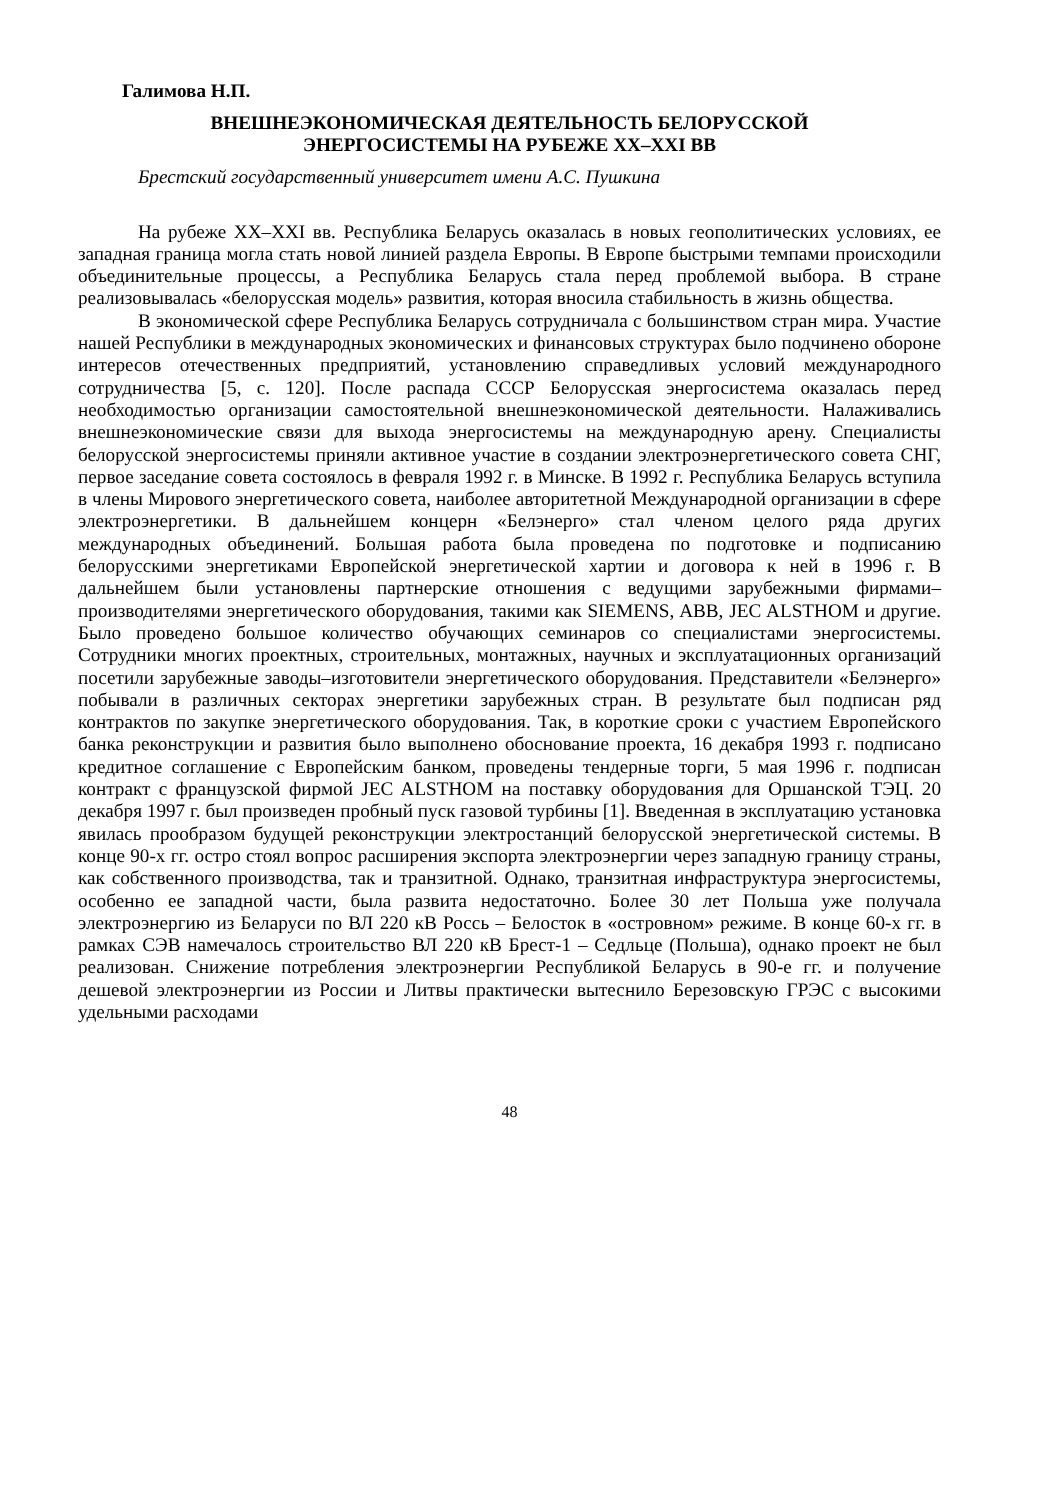Галимова Н.П.
ВНЕШНЕЭКОНОМИЧЕСКАЯ ДЕЯТЕЛЬНОСТЬ БЕЛОРУССКОЙ
ЭНЕРГОСИСТЕМЫ НА РУБЕЖЕ XX–XXI ВВ
Брестский государственный университет имени А.С. Пушкина
На рубеже XX–XXI вв. Республика Беларусь оказалась в новых геополитических условиях, ее западная граница могла стать новой линией раздела Европы. В Европе быстрыми темпами происходили объединительные процессы, а Республика Беларусь стала перед проблемой выбора. В стране реализовывалась «белорусская модель» развития, которая вносила стабильность в жизнь общества.
В экономической сфере Республика Беларусь сотрудничала с большинством стран мира. Участие нашей Республики в международных экономических и финансовых структурах было подчинено обороне интересов отечественных предприятий, установлению справедливых условий международного сотрудничества [5, с. 120]. После распада СССР Белорусская энергосистема оказалась перед необходимостью организации самостоятельной внешнеэкономической деятельности. Налаживались внешнеэкономические связи для выхода энергосистемы на международную арену. Специалисты белорусской энергосистемы приняли активное участие в создании электроэнергетического совета СНГ, первое заседание совета состоялось в февраля 1992 г. в Минске. В 1992 г. Республика Беларусь вступила в члены Мирового энергетического совета, наиболее авторитетной Международной организации в сфере электроэнергетики. В дальнейшем концерн «Белэнерго» стал членом целого ряда других международных объединений. Большая работа была проведена по подготовке и подписанию белорусскими энергетиками Европейской энергетической хартии и договора к ней в 1996 г. В дальнейшем были установлены партнерские отношения с ведущими зарубежными фирмами–производителями энергетического оборудования, такими как SIEMENS, ABB, JEC ALSTHOM и другие. Было проведено большое количество обучающих семинаров со специалистами энергосистемы. Сотрудники многих проектных, строительных, монтажных, научных и эксплуатационных организаций посетили зарубежные заводы–изготовители энергетического оборудования. Представители «Белэнерго» побывали в различных секторах энергетики зарубежных стран. В результате был подписан ряд контрактов по закупке энергетического оборудования. Так, в короткие сроки с участием Европейского банка реконструкции и развития было выполнено обоснование проекта, 16 декабря 1993 г. подписано кредитное соглашение с Европейским банком, проведены тендерные торги, 5 мая 1996 г. подписан контракт с французской фирмой JEC ALSTHOM на поставку оборудования для Оршанской ТЭЦ. 20 декабря 1997 г. был произведен пробный пуск газовой турбины [1]. Введенная в эксплуатацию установка явилась прообразом будущей реконструкции электростанций белорусской энергетической системы. В конце 90-х гг. остро стоял вопрос расширения экспорта электроэнергии через западную границу страны, как собственного производства, так и транзитной. Однако, транзитная инфраструктура энергосистемы, особенно ее западной части, была развита недостаточно. Более 30 лет Польша уже получала электроэнергию из Беларуси по ВЛ 220 кВ Россь – Белосток в «островном» режиме. В конце 60-х гг. в рамках СЭВ намечалось строительство ВЛ 220 кВ Брест-1 – Седльце (Польша), однако проект не был реализован. Снижение потребления электроэнергии Республикой Беларусь в 90-е гг. и получение дешевой электроэнергии из России и Литвы практически вытеснило Березовскую ГРЭС с высокими удельными расходами
48